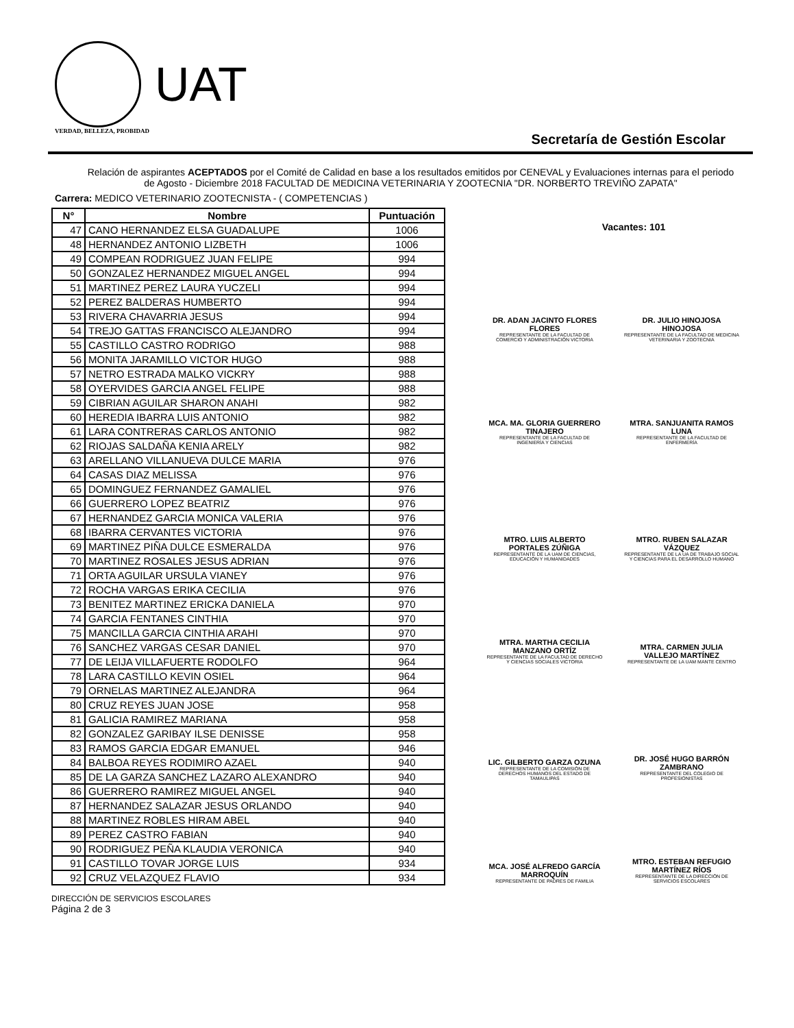UAT
VERDAD, BELLEZA, PROBIDAD
Secretaría de Gestión Escolar
Relación de aspirantes ACEPTADOS por el Comité de Calidad en base a los resultados emitidos por CENEVAL y Evaluaciones internas para el periodo de Agosto - Diciembre 2018 FACULTAD DE MEDICINA VETERINARIA Y ZOOTECNIA "DR. NORBERTO TREVIÑO ZAPATA"
Carrera: MEDICO VETERINARIO ZOOTECNISTA - ( COMPETENCIAS )
| N° | Nombre | Puntuación |
| --- | --- | --- |
| 47 | CANO HERNANDEZ ELSA GUADALUPE | 1006 |
| 48 | HERNANDEZ ANTONIO LIZBETH | 1006 |
| 49 | COMPEAN RODRIGUEZ JUAN FELIPE | 994 |
| 50 | GONZALEZ HERNANDEZ MIGUEL ANGEL | 994 |
| 51 | MARTINEZ PEREZ LAURA YUCZELI | 994 |
| 52 | PEREZ BALDERAS HUMBERTO | 994 |
| 53 | RIVERA CHAVARRIA JESUS | 994 |
| 54 | TREJO GATTAS FRANCISCO ALEJANDRO | 994 |
| 55 | CASTILLO CASTRO RODRIGO | 988 |
| 56 | MONITA JARAMILLO VICTOR HUGO | 988 |
| 57 | NETRO ESTRADA MALKO VICKRY | 988 |
| 58 | OYERVIDES GARCIA ANGEL FELIPE | 988 |
| 59 | CIBRIAN AGUILAR SHARON ANAHI | 982 |
| 60 | HEREDIA IBARRA LUIS ANTONIO | 982 |
| 61 | LARA CONTRERAS CARLOS ANTONIO | 982 |
| 62 | RIOJAS SALDAÑA KENIA ARELY | 982 |
| 63 | ARELLANO VILLANUEVA DULCE MARIA | 976 |
| 64 | CASAS DIAZ MELISSA | 976 |
| 65 | DOMINGUEZ FERNANDEZ GAMALIEL | 976 |
| 66 | GUERRERO LOPEZ BEATRIZ | 976 |
| 67 | HERNANDEZ GARCIA MONICA VALERIA | 976 |
| 68 | IBARRA CERVANTES VICTORIA | 976 |
| 69 | MARTINEZ PIÑA DULCE ESMERALDA | 976 |
| 70 | MARTINEZ ROSALES JESUS ADRIAN | 976 |
| 71 | ORTA AGUILAR URSULA VIANEY | 976 |
| 72 | ROCHA VARGAS ERIKA CECILIA | 976 |
| 73 | BENITEZ MARTINEZ ERICKA DANIELA | 970 |
| 74 | GARCIA FENTANES CINTHIA | 970 |
| 75 | MANCILLA GARCIA CINTHIA ARAHI | 970 |
| 76 | SANCHEZ VARGAS CESAR DANIEL | 970 |
| 77 | DE LEIJA VILLAFUERTE RODOLFO | 964 |
| 78 | LARA CASTILLO KEVIN OSIEL | 964 |
| 79 | ORNELAS MARTINEZ ALEJANDRA | 964 |
| 80 | CRUZ REYES JUAN JOSE | 958 |
| 81 | GALICIA RAMIREZ MARIANA | 958 |
| 82 | GONZALEZ GARIBAY ILSE DENISSE | 958 |
| 83 | RAMOS GARCIA EDGAR EMANUEL | 946 |
| 84 | BALBOA REYES RODIMIRO AZAEL | 940 |
| 85 | DE LA GARZA SANCHEZ LAZARO ALEXANDRO | 940 |
| 86 | GUERRERO RAMIREZ MIGUEL ANGEL | 940 |
| 87 | HERNANDEZ SALAZAR JESUS ORLANDO | 940 |
| 88 | MARTINEZ ROBLES HIRAM ABEL | 940 |
| 89 | PEREZ CASTRO FABIAN | 940 |
| 90 | RODRIGUEZ PEÑA KLAUDIA VERONICA | 940 |
| 91 | CASTILLO TOVAR JORGE LUIS | 934 |
| 92 | CRUZ VELAZQUEZ FLAVIO | 934 |
Vacantes: 101
DR. ADAN JACINTO FLORES FLORES
REPRESENTANTE DE LA FACULTAD DE COMERCIO Y ADMINISTRACIÓN VICTORIA
DR. JULIO HINOJOSA HINOJOSA
REPRESENTANTE DE LA FACULTAD DE MEDICINA VETERINARIA Y ZOOTECNIA
MCA. MA. GLORIA GUERRERO TINAJERO
REPRESENTANTE DE LA FACULTAD DE INGENIERÍA Y CIENCIAS
MTRA. SANJUANITA RAMOS LUNA
REPRESENTANTE DE LA FACULTAD DE ENFERMERÍA
MTRO. LUIS ALBERTO PORTALES ZÚÑIGA
REPRESENTANTE DE LA UAM DE CIENCIAS, EDUCACIÓN Y HUMANIDADES
MTRO. RUBEN SALAZAR VÁZQUEZ
REPRESENTANTE DE LA UA DE TRABAJO SOCIAL Y CIENCIAS PARA EL DESARROLLO HUMANO
MTRA. MARTHA CECILIA MANZANO ORTÍZ
REPRESENTANTE DE LA FACULTAD DE DERECHO Y CIENCIAS SOCIALES VICTORIA
MTRA. CARMEN JULIA VALLEJO MARTÍNEZ
REPRESENTANTE DE LA UAM MANTE CENTRO
LIC. GILBERTO GARZA OZUNA
REPRESENTANTE DE LA COMISIÓN DE DERECHOS HUMANOS DEL ESTADO DE TAMAULIPAS
DR. JOSÉ HUGO BARRÓN ZAMBRANO
REPRESENTANTE DEL COLEGIO DE PROFESIONISTAS
MCA. JOSÉ ALFREDO GARCÍA MARROQUÍN
REPRESENTANTE DE PADRES DE FAMILIA
MTRO. ESTEBAN REFUGIO MARTÍNEZ RÍOS
REPRESENTANTE DE LA DIRECCIÓN DE SERVICIOS ESCOLARES
DIRECCIÓN DE SERVICIOS ESCOLARES
Página 2 de 3